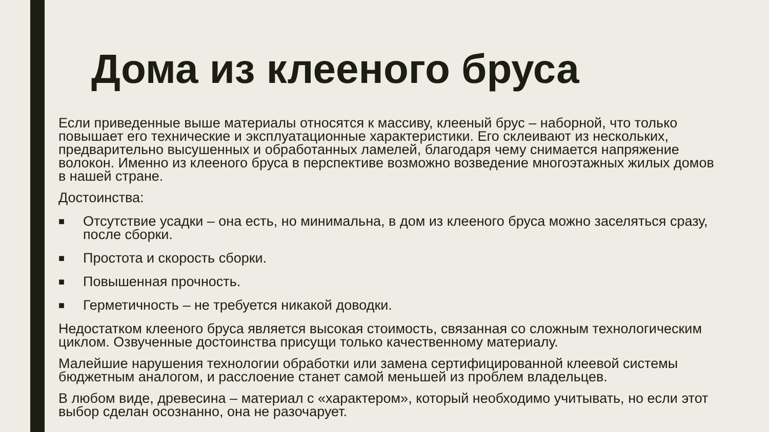Дома из клееного бруса
Если приведенные выше материалы относятся к массиву, клееный брус – наборной, что только повышает его технические и эксплуатационные характеристики. Его склеивают из нескольких, предварительно высушенных и обработанных ламелей, благодаря чему снимается напряжение волокон. Именно из клееного бруса в перспективе возможно возведение многоэтажных жилых домов в нашей стране.
Достоинства:
■ Отсутствие усадки – она есть, но минимальна, в дом из клееного бруса можно заселяться сразу, после сборки.
■ Простота и скорость сборки.
■ Повышенная прочность.
■ Герметичность – не требуется никакой доводки.
Недостатком клееного бруса является высокая стоимость, связанная со сложным технологическим циклом. Озвученные достоинства присущи только качественному материалу.
Малейшие нарушения технологии обработки или замена сертифицированной клеевой системы бюджетным аналогом, и расслоение станет самой меньшей из проблем владельцев.
В любом виде, древесина – материал с «характером», который необходимо учитывать, но если этот выбор сделан осознанно, она не разочарует.